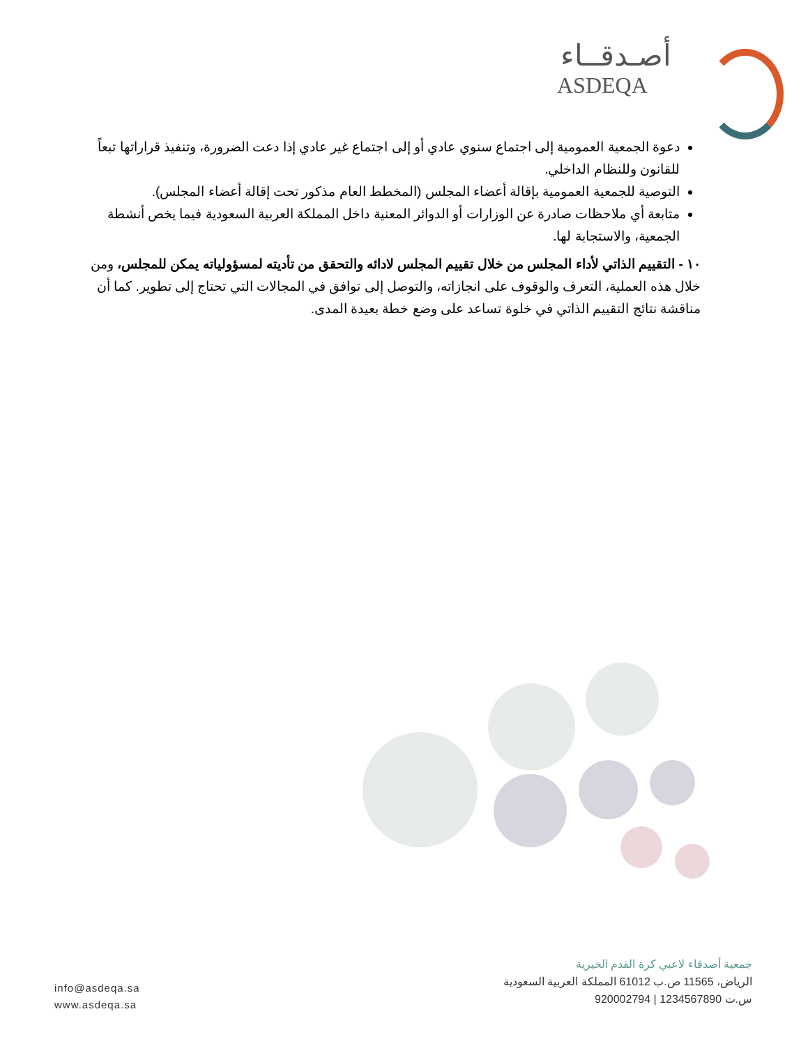أصـدقــاء
ASDEQA
دعوة الجمعية العمومية إلى اجتماع سنوي عادي أو إلى اجتماع غير عادي إذا دعت الضرورة، وتنفيذ قراراتها تبعاً للقانون وللنظام الداخلي.
التوصية للجمعية العمومية بإقالة أعضاء المجلس (المخطط العام مذكور تحت إقالة أعضاء المجلس).
متابعة أي ملاحظات صادرة عن الوزارات أو الدوائر المعنية داخل المملكة العربية السعودية فيما يخص أنشطة الجمعية، والاستجابة لها.
١٠ - التقييم الذاتي لأداء المجلس من خلال تقييم المجلس لادائه والتحقق من تأديته لمسؤولياته يمكن للمجلس، ومن خلال هذه العملية، التعرف والوقوف على انجازاته، والتوصل إلى توافق في المجالات التي تحتاج إلى تطوير. كما أن مناقشة نتائج التقييم الذاتي في خلوة تساعد على وضع خطة بعيدة المدى.
جمعية أصدقاء لاعبي كرة القدم الخيرية
الرياض، 11565 ص.ب 61012 المملكة العربية السعودية
س.ت 1234567890 | 920002794
info@asdeqa.sa
www.asdeqa.sa